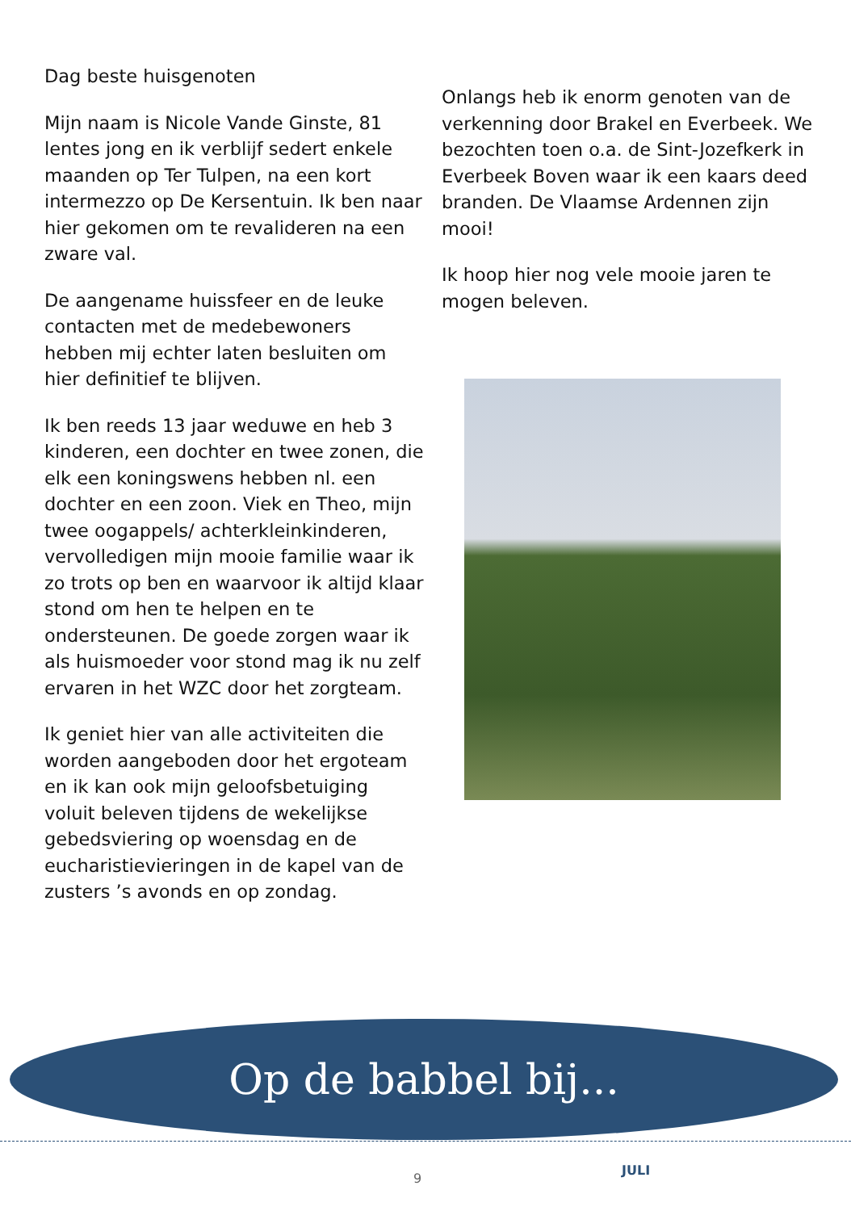Dag beste huisgenoten
Mijn naam is Nicole Vande Ginste, 81 lentes jong en ik verblijf sedert enkele maanden op Ter Tulpen, na een kort intermezzo op De Kersentuin. Ik ben naar hier gekomen om te revalideren na een zware val.
De aangename huissfeer en de leuke contacten met de medebewoners hebben mij echter laten besluiten om hier definitief te blijven.
Ik ben reeds 13 jaar weduwe en heb 3 kinderen, een dochter en twee zonen, die elk een koningswens hebben nl. een dochter en een zoon. Viek en Theo, mijn twee oogappels/ achterkleinkinderen, vervolledigen mijn mooie familie waar ik zo trots op ben en waarvoor ik altijd klaar stond om hen te helpen en te ondersteunen. De goede zorgen waar ik als huismoeder voor stond mag ik nu zelf ervaren in het WZC door het zorgteam.
Ik geniet hier van alle activiteiten die worden aangeboden door het ergoteam en ik kan ook mijn geloofsbetuiging voluit beleven tijdens de wekelijkse gebedsviering op woensdag en de eucharistievieringen in de kapel van de zusters ’s avonds en op zondag.
Onlangs heb ik enorm genoten van de verkenning door Brakel en Everbeek. We bezochten toen o.a. de Sint-Jozefkerk in Everbeek Boven waar ik een kaars deed branden. De Vlaamse Ardennen zijn mooi!
Ik hoop hier nog vele mooie jaren te mogen beleven.
Op de babbel bij...
9
JULI